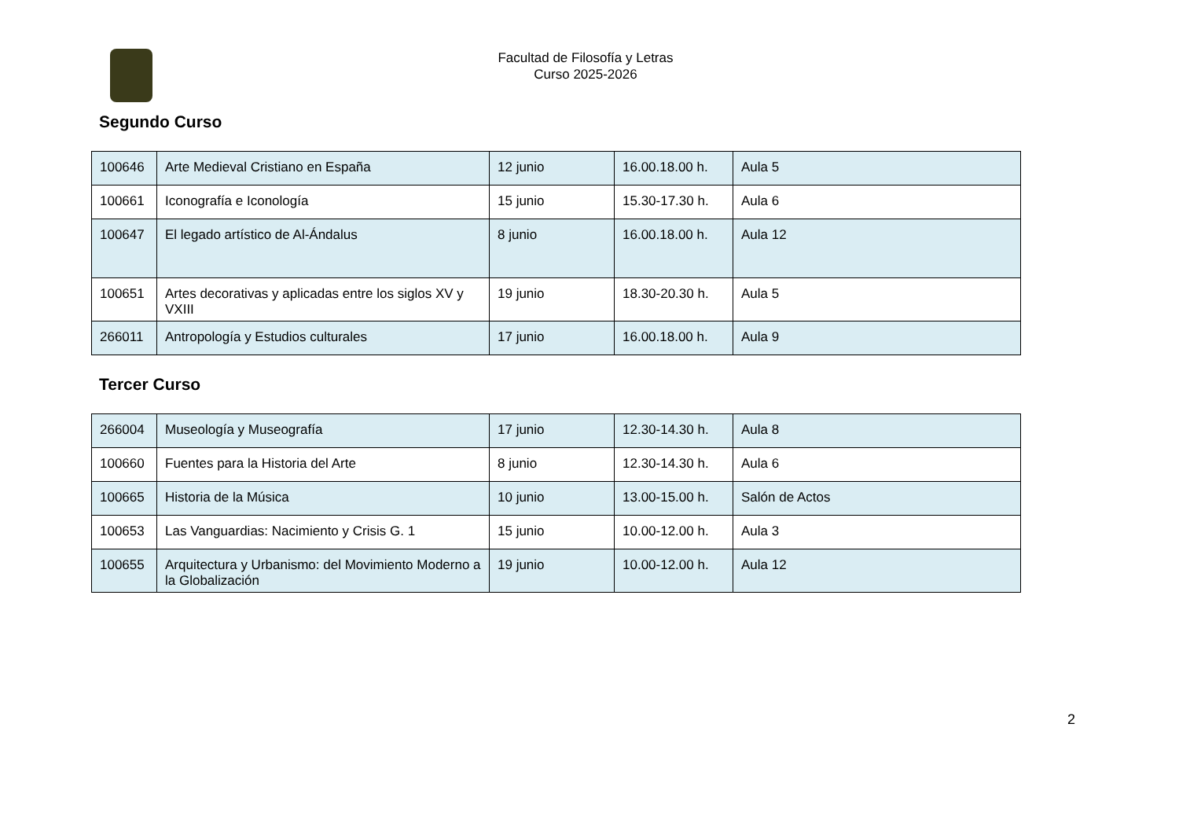Facultad de Filosofía y Letras
Curso 2025-2026
Segundo Curso
| 100646 | Arte Medieval Cristiano en España | 12 junio | 16.00.18.00 h. | Aula 5 |
| 100661 | Iconografía e Iconología | 15 junio | 15.30-17.30 h. | Aula 6 |
| 100647 | El legado artístico de Al-Ándalus | 8 junio | 16.00.18.00 h. | Aula 12 |
| 100651 | Artes decorativas y aplicadas entre los siglos XV y VXIII | 19 junio | 18.30-20.30 h. | Aula 5 |
| 266011 | Antropología y Estudios culturales | 17 junio | 16.00.18.00 h. | Aula 9 |
Tercer Curso
| 266004 | Museología y Museografía | 17 junio | 12.30-14.30 h. | Aula 8 |
| 100660 | Fuentes para la Historia del Arte | 8 junio | 12.30-14.30 h. | Aula 6 |
| 100665 | Historia de la Música | 10 junio | 13.00-15.00 h. | Salón de Actos |
| 100653 | Las Vanguardias: Nacimiento y Crisis G. 1 | 15 junio | 10.00-12.00 h. | Aula 3 |
| 100655 | Arquitectura y Urbanismo: del Movimiento Moderno a la Globalización | 19 junio | 10.00-12.00 h. | Aula 12 |
2